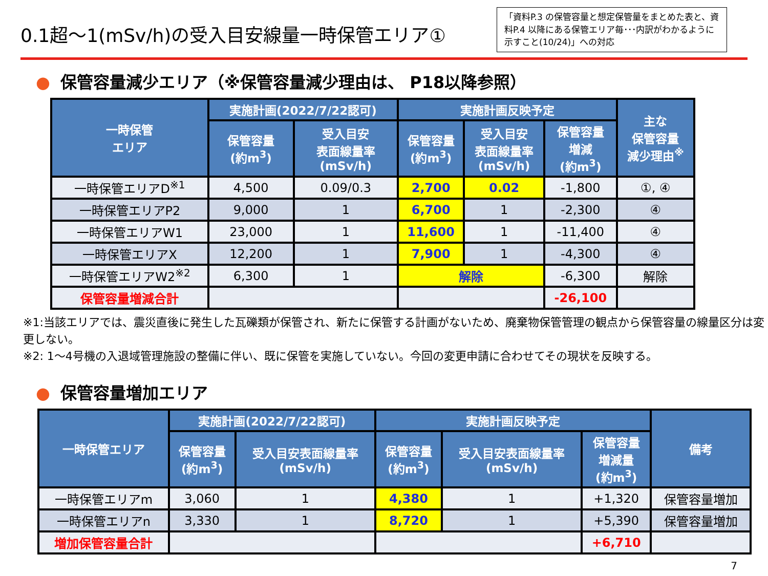0.1超～1(mSv/h)の受入目安線量一時保管エリア①
「資料P.3 の保管容量と想定保管量をまとめた表と、資料P.4 以降にある保管エリア毎･･･内訳がわかるように示すこと(10/24)」への対応
● 保管容量減少エリア（※保管容量減少理由は、 P18以降参照）
| 一時保管 エリア | 実施計画(2022/7/22認可) | | 実施計画反映予定 | | | 主な 保管容量 減少理由<sup>※</sup> |
| --- | --- | --- | --- | --- | --- | --- |
| | 保管容量 (約m<sup>3</sup>) | 受入目安 表面線量率 (mSv/h) | 保管容量 (約m<sup>3</sup>) | 受入目安 表面線量率 (mSv/h) | 保管容量 増減 (約m<sup>3</sup>) | |
| 一時保管エリアD<sup>※1</sup> | 4,500 | 0.09/0.3 | 2,700 | 0.02 | -1,800 | ①, ④ |
| 一時保管エリアP2 | 9,000 | 1 | 6,700 | 1 | -2,300 | ④ |
| 一時保管エリアW1 | 23,000 | 1 | 11,600 | 1 | -11,400 | ④ |
| 一時保管エリアX | 12,200 | 1 | 7,900 | 1 | -4,300 | ④ |
| 一時保管エリアW2<sup>※2</sup> | 6,300 | 1 | 解除 | | -6,300 | 解除 |
| 保管容量増減合計 | | | | | -26,100 | |
※1:当該エリアでは、震災直後に発生した瓦礫類が保管され、新たに保管する計画がないため、廃棄物保管管理の観点から保管容量の線量区分は変更しない。
※2: 1～4号機の入退域管理施設の整備に伴い、既に保管を実施していない。今回の変更申請に合わせてその現状を反映する。
● 保管容量増加エリア
| 一時保管エリア | 実施計画(2022/7/22認可) | | 実施計画反映予定 | | | 備考 |
| --- | --- | --- | --- | --- | --- | --- |
| | 保管容量 (約m<sup>3</sup>) | 受入目安表面線量率 (mSv/h) | 保管容量 (約m<sup>3</sup>) | 受入目安表面線量率 (mSv/h) | 保管容量 増減量 (約m<sup>3</sup>) | |
| 一時保管エリアm | 3,060 | 1 | 4,380 | 1 | +1,320 | 保管容量増加 |
| 一時保管エリアn | 3,330 | 1 | 8,720 | 1 | +5,390 | 保管容量増加 |
| 増加保管容量合計 | | | | | +6,710 | |
7